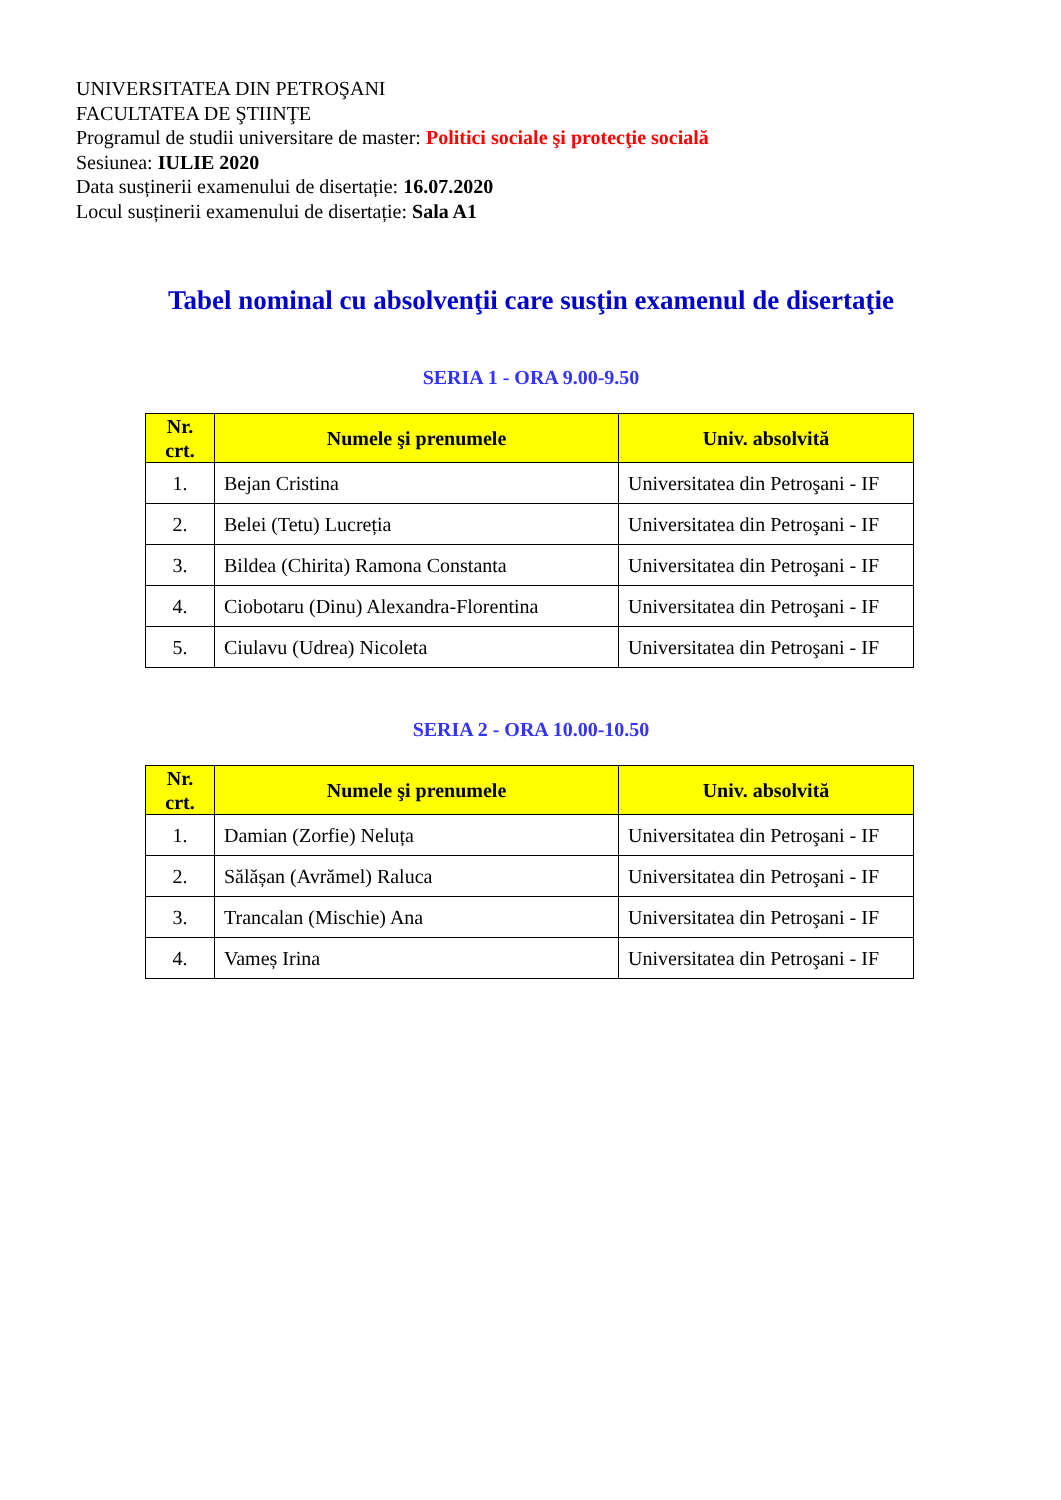UNIVERSITATEA DIN PETROŞANI
FACULTATEA DE ŞTIINŢE
Programul de studii universitare de master: Politici sociale şi protecţie socială
Sesiunea: IULIE 2020
Data susținerii examenului de disertație: 16.07.2020
Locul susținerii examenului de disertație: Sala A1
Tabel nominal cu absolvenţii care susţin examenul de disertaţie
SERIA 1 - ORA 9.00-9.50
| Nr. crt. | Numele şi prenumele | Univ. absolvită |
| --- | --- | --- |
| 1. | Bejan Cristina | Universitatea din Petroşani - IF |
| 2. | Belei (Tetu) Lucreția | Universitatea din Petroşani - IF |
| 3. | Bildea (Chirita) Ramona Constanta | Universitatea din Petroşani - IF |
| 4. | Ciobotaru (Dinu) Alexandra-Florentina | Universitatea din Petroşani - IF |
| 5. | Ciulavu (Udrea) Nicoleta | Universitatea din Petroşani - IF |
SERIA 2 - ORA 10.00-10.50
| Nr. crt. | Numele şi prenumele | Univ. absolvită |
| --- | --- | --- |
| 1. | Damian (Zorfie) Neluța | Universitatea din Petroşani - IF |
| 2. | Sălășan (Avrămel) Raluca | Universitatea din Petroşani - IF |
| 3. | Trancalan (Mischie) Ana | Universitatea din Petroşani - IF |
| 4. | Vameș Irina | Universitatea din Petroşani - IF |